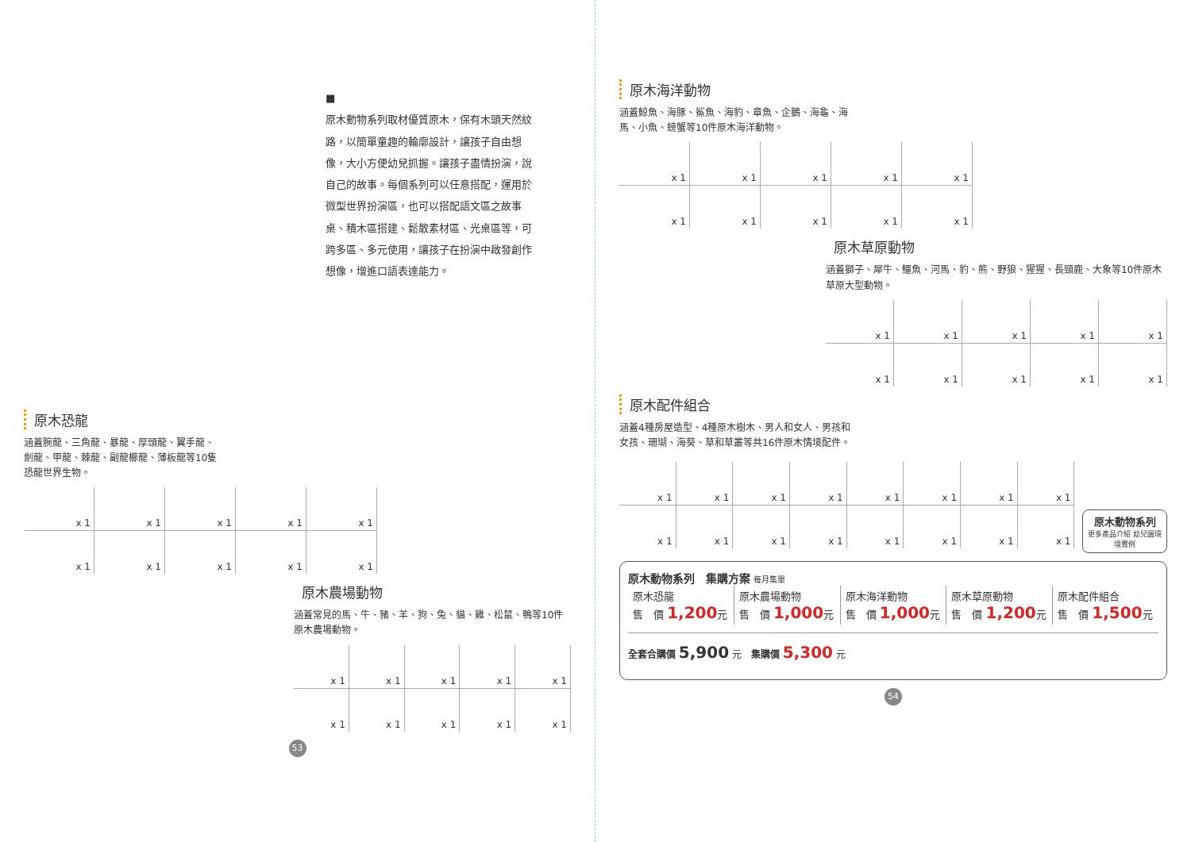■
原木動物系列取材優質原木，保有木頭天然紋路，以簡單童趣的輪廓設計，讓孩子自由想像，大小方便幼兒抓握。讓孩子盡情扮演，說自己的故事。每個系列可以任意搭配，運用於微型世界扮演區，也可以搭配語文區之故事桌、積木區搭建、鬆散素材區、光桌區等，可跨多區、多元使用，讓孩子在扮演中啟發創作想像，增進口語表達能力。
原木恐龍
涵蓋腕龍、三角龍、暴龍、厚頭龍、翼手龍、劍龍、甲龍、棘龍、副龍櫛龍、薄板龍等10隻恐龍世界生物。
| x 1 | x 1 | x 1 | x 1 | x 1 |
| x 1 | x 1 | x 1 | x 1 | x 1 |
原木農場動物
涵蓋常見的馬、牛、豬、羊、狗、兔、貓、雞、松鼠、鴨等10件原木農場動物。
| x 1 | x 1 | x 1 | x 1 | x 1 |
| x 1 | x 1 | x 1 | x 1 | x 1 |
53
原木海洋動物
涵蓋鯨魚、海豚、鯊魚、海豹、章魚、企鵝、海龜、海馬、小魚、螃蟹等10件原木海洋動物。
| x 1 | x 1 | x 1 | x 1 | x 1 |
| x 1 | x 1 | x 1 | x 1 | x 1 |
原木草原動物
涵蓋獅子、犀牛、鱷魚、河馬、豹、熊、野狼、猩猩、長頸鹿、大象等10件原木草原大型動物。
| x 1 | x 1 | x 1 | x 1 | x 1 |
| x 1 | x 1 | x 1 | x 1 | x 1 |
原木配件組合
涵蓋4種房屋造型、4種原木樹木、男人和女人、男孩和女孩、珊瑚、海葵、草和草叢等共16件原木情境配件。
| x 1 | x 1 | x 1 | x 1 | x 1 | x 1 | x 1 | x 1 |
| x 1 | x 1 | x 1 | x 1 | x 1 | x 1 | x 1 | x 1 |
原木動物系列
更多產品介紹 幼兒園環境實例
原木動物系列　集購方案 每月集單
| 原木恐龍 售 價 1,200 元 | 原木農場動物 售 價 1,000 元 | 原木海洋動物 售 價 1,000 元 | 原木草原動物 售 價 1,200 元 | 原木配件組合 售 價 1,500 元 |
全套合購價 5,900 元　集購價 5,300 元
54